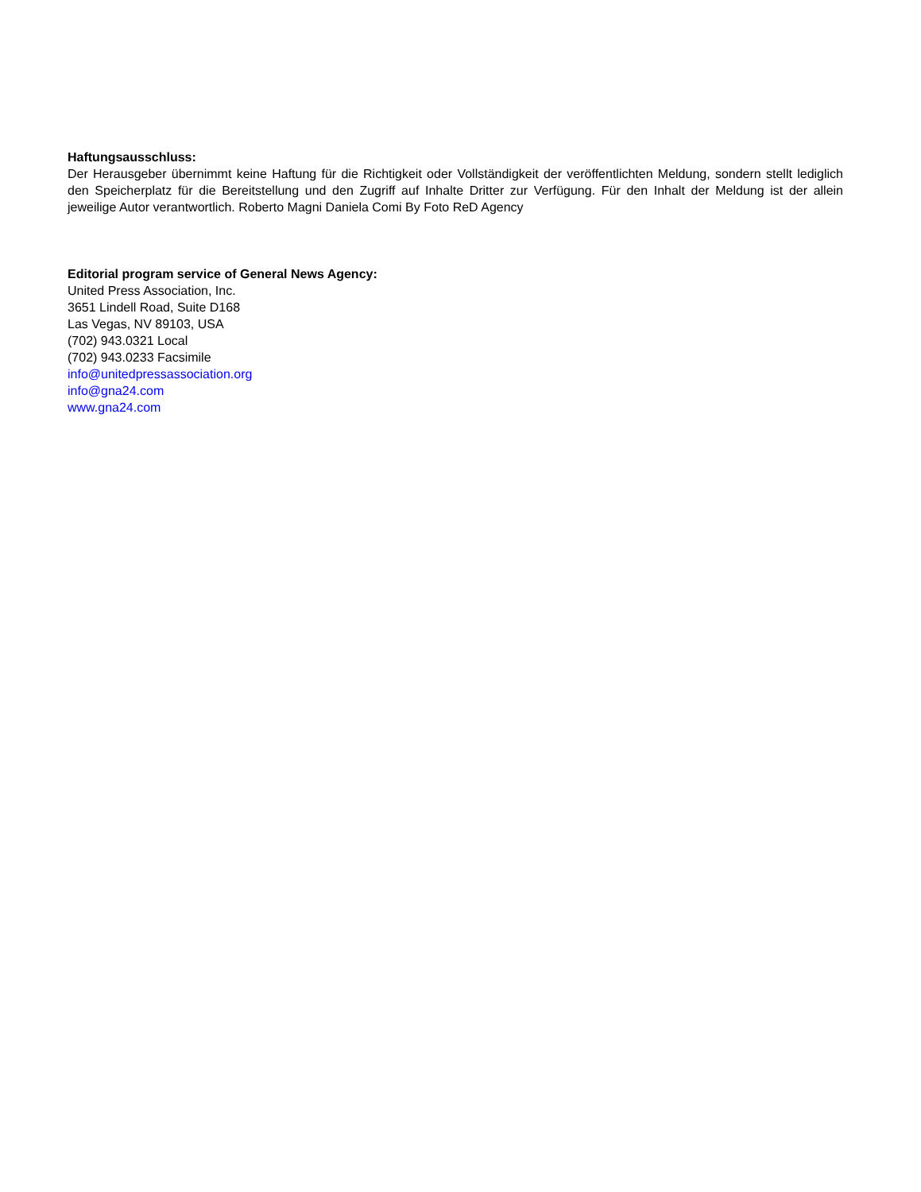Haftungsausschluss:
Der Herausgeber übernimmt keine Haftung für die Richtigkeit oder Vollständigkeit der veröffentlichten Meldung, sondern stellt lediglich den Speicherplatz für die Bereitstellung und den Zugriff auf Inhalte Dritter zur Verfügung. Für den Inhalt der Meldung ist der allein jeweilige Autor verantwortlich. Roberto Magni Daniela Comi By Foto ReD Agency
Editorial program service of General News Agency:
United Press Association, Inc.
3651 Lindell Road, Suite D168
Las Vegas, NV 89103, USA
(702) 943.0321 Local
(702) 943.0233 Facsimile
info@unitedpressassociation.org
info@gna24.com
www.gna24.com